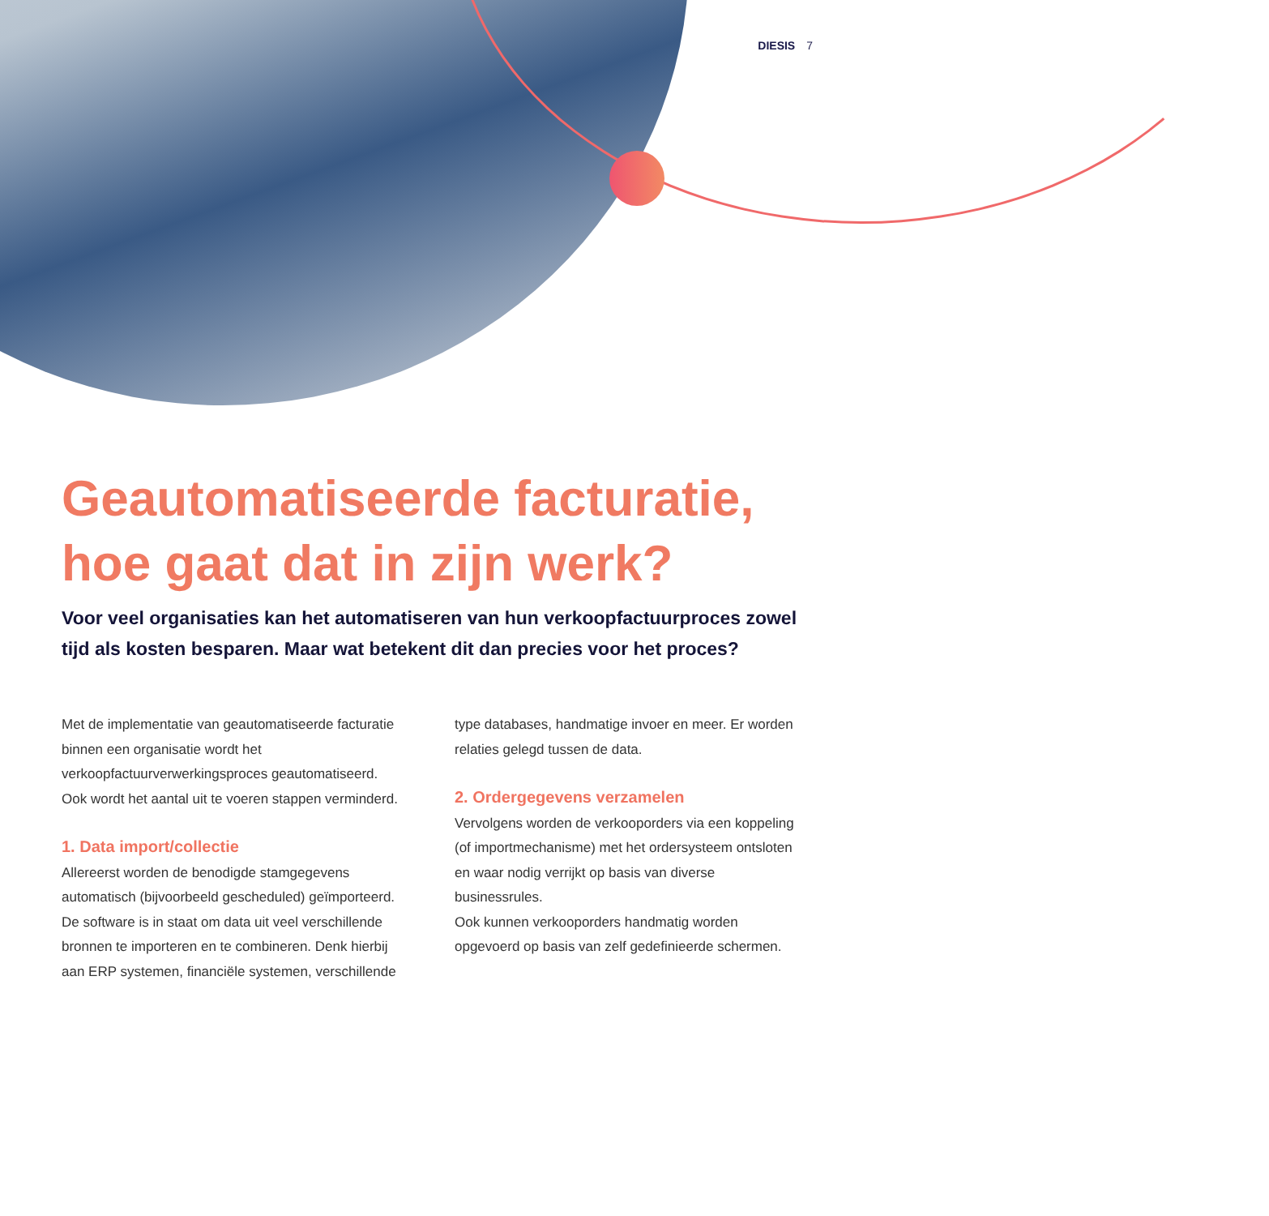DIESIS 7
Geautomatiseerde facturatie, hoe gaat dat in zijn werk?
Voor veel organisaties kan het automatiseren van hun verkoopfactuurproces zowel tijd als kosten besparen. Maar wat betekent dit dan precies voor het proces?
Met de implementatie van geautomatiseerde facturatie binnen een organisatie wordt het verkoopfactuurverwerkingsproces geautomatiseerd. Ook wordt het aantal uit te voeren stappen verminderd.
1. Data import/collectie
Allereerst worden de benodigde stamgegevens automatisch (bijvoorbeeld gescheduled) geïmporteerd. De software is in staat om data uit veel verschillende bronnen te importeren en te combineren. Denk hierbij aan ERP systemen, financiële systemen, verschillende
type databases, handmatige invoer en meer. Er worden relaties gelegd tussen de data.
2. Ordergegevens verzamelen
Vervolgens worden de verkooporders via een koppeling (of importmechanisme) met het ordersysteem ontsloten en waar nodig verrijkt op basis van diverse businessrules.
Ook kunnen verkooporders handmatig worden opgevoerd op basis van zelf gedefinieerde schermen.